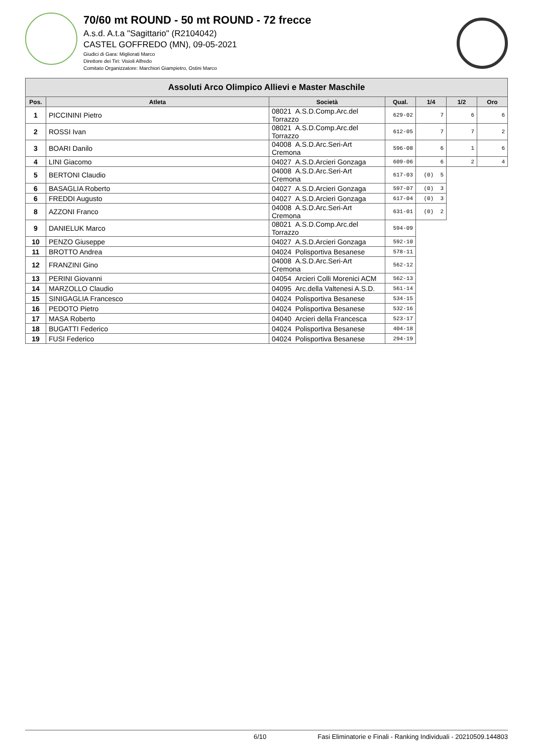70/60 mt ROUND - 50 mt ROUND - 72 frecce
A.s.d. A.t.a "Sagittario" (R2104042)
CASTEL GOFFREDO (MN), 09-05-2021
Giudici di Gara: Migliorati Marco
Direttore dei Tiri: Visioli Alfredo
Comitato Organizzatore: Marchiori Giampietro, Ostini Marco
| Assoluti Arco Olimpico Allievi e Master Maschile | | | | | | |
| --- | --- | --- | --- | --- | --- | --- |
| Pos. | Atleta | Società | Qual. | 1/4 | 1/2 | Oro |
| 1 | PICCININI Pietro | 08021 A.S.D.Comp.Arc.del Torrazzo | 629-02 | 7 | 6 | 6 |
| 2 | ROSSI Ivan | 08021 A.S.D.Comp.Arc.del Torrazzo | 612-05 | 7 | 7 | 2 |
| 3 | BOARI Danilo | 04008 A.S.D.Arc.Seri-Art Cremona | 596-08 | 6 | 1 | 6 |
| 4 | LINI Giacomo | 04027 A.S.D.Arcieri Gonzaga | 609-06 | 6 | 2 | 4 |
| 5 | BERTONI Claudio | 04008 A.S.D.Arc.Seri-Art Cremona | 617-03 | (0) 5 | | |
| 6 | BASAGLIA Roberto | 04027 A.S.D.Arcieri Gonzaga | 597-07 | (0) 3 | | |
| 6 | FREDDI Augusto | 04027 A.S.D.Arcieri Gonzaga | 617-04 | (0) 3 | | |
| 8 | AZZONI Franco | 04008 A.S.D.Arc.Seri-Art Cremona | 631-01 | (0) 2 | | |
| 9 | DANIELUK Marco | 08021 A.S.D.Comp.Arc.del Torrazzo | 594-09 | | | |
| 10 | PENZO Giuseppe | 04027 A.S.D.Arcieri Gonzaga | 592-10 | | | |
| 11 | BROTTO Andrea | 04024 Polisportiva Besanese | 578-11 | | | |
| 12 | FRANZINI Gino | 04008 A.S.D.Arc.Seri-Art Cremona | 562-12 | | | |
| 13 | PERINI Giovanni | 04054 Arcieri Colli Morenici ACM | 562-13 | | | |
| 14 | MARZOLLO Claudio | 04095 Arc.della Valtenesi A.S.D. | 561-14 | | | |
| 15 | SINIGAGLIA Francesco | 04024 Polisportiva Besanese | 534-15 | | | |
| 16 | PEDOTO Pietro | 04024 Polisportiva Besanese | 532-16 | | | |
| 17 | MASA Roberto | 04040 Arcieri della Francesca | 523-17 | | | |
| 18 | BUGATTI Federico | 04024 Polisportiva Besanese | 404-18 | | | |
| 19 | FUSI Federico | 04024 Polisportiva Besanese | 294-19 | | | |
6/10 Fasi Eliminatorie e Finali - Ranking Individuali - 20210509.144803